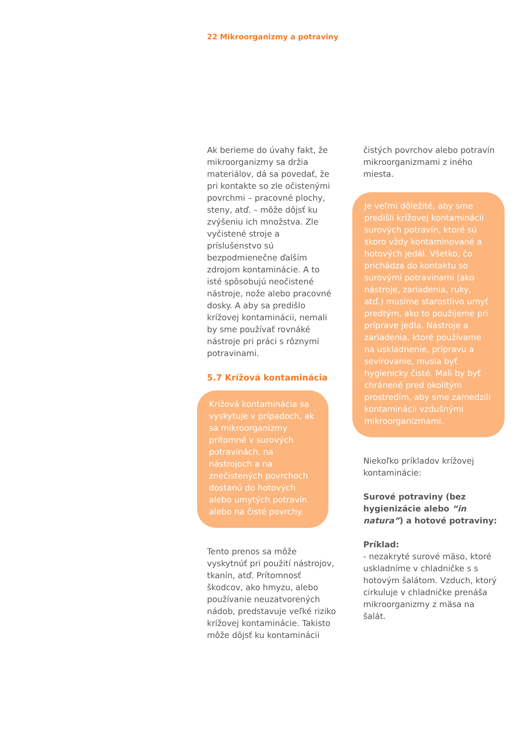22 Mikroorganizmy a potraviny
Ak berieme do úvahy fakt, že mikroorganizmy sa držia materiálov, dá sa povedať, že pri kontakte so zle očistenými povrchmi – pracovné plochy, steny, atď. – môže dôjsť ku zvýšeniu ich množstva. Zle vyčistené stroje a príslušenstvo sú bezpodmienečne ďalším zdrojom kontaminácie. A to isté spôsobujú neočistené nástroje, nože alebo pracovné dosky. A aby sa predišlo krížovej kontaminácii, nemali by sme používať rovnáké nástroje pri práci s rôznymi potravinami.
5.7 Krížová kontaminácia
Krížová kontaminácia sa vyskytuje v prípadoch, ak sa mikroorganizmy prítomné v surových potravinách, na nástrojoch a na znečistených povrchoch dostanú do hotových alebo umytých potravín alebo na čisté povrchy.
Tento prenos sa môže vyskytnúť pri použití nástrojov, tkanín, atď. Prítomnosť škodcov, ako hmyzu, alebo používanie neuzatvorených nádob, predstavuje veľké riziko krížovej kontaminácie. Takisto môže dôjsť ku kontaminácii
čistých povrchov alebo potravín mikroorganizmami z iného miesta.
Je veľmi dôležité, aby sme predišli krížovej kontaminácii surových potravín, ktoré sú skoro vždy kontaminované a hotových jedál. Všetko, čo prichádza do kontaktu so surovými potravinami (ako nástroje, zariadenia, ruky, atď.) musíme starostlivo umyť predtým, ako to použijeme pri príprave jedla. Nástroje a zariadenia, ktoré používame na uskladnenie, prípravu a sevírovanie, musia byť hygienicky čisté. Mali by byť chránené pred okolitým prostredím, aby sme zamedzili kontaminácii vzdušnými mikroorganizmami.
Niekoľko príkladov krížovej kontaminácie:
Surové potraviny (bez hygienizácie alebo “in natura”) a hotové potraviny:
Príklad:
- nezakryté surové mäso, ktoré uskladníme v chladničke s s hotovým šalátom. Vzduch, ktorý cirkuluje v chladničke prenáša mikroorganizmy z mäsa na šalát.